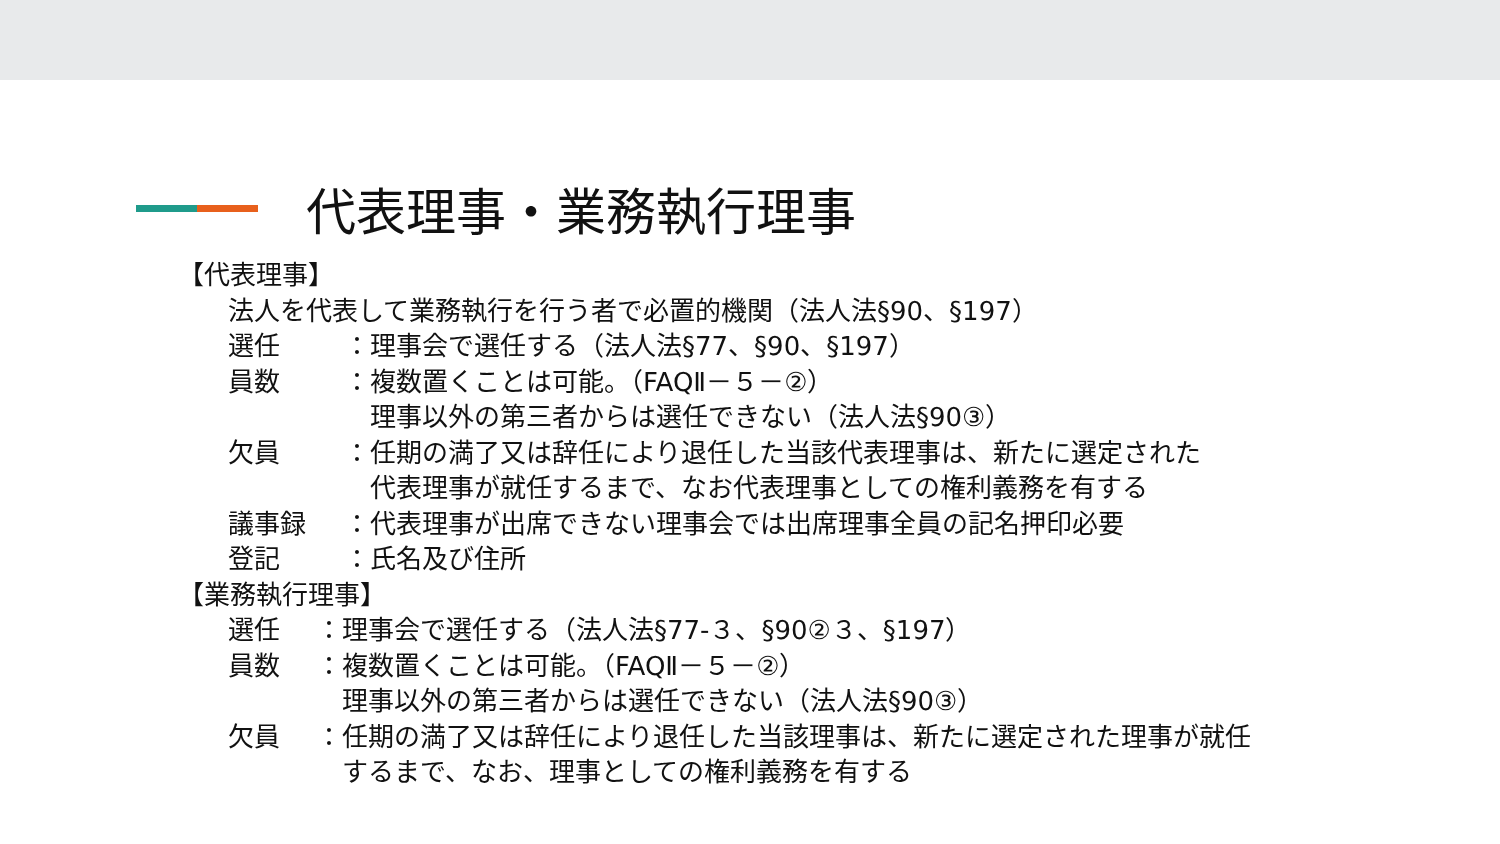代表理事・業務執行理事
【代表理事】
法人を代表して業務執行を行う者で必置的機関（法人法§90、§197）
選任　：理事会で選任する（法人法§77、§90、§197）
員数　：複数置くことは可能。（FAQⅡ－５－②）
　理事以外の第三者からは選任できない（法人法§90③）
欠員　：任期の満了又は辞任により退任した当該代表理事は、新たに選定された
　代表理事が就任するまで、なお代表理事としての権利義務を有する
議事録 ：代表理事が出席できない理事会では出席理事全員の記名押印必要
登記　：氏名及び住所
【業務執行理事】
選任 ：理事会で選任する（法人法§77-３、§90②３、§197）
員数 ：複数置くことは可能。（FAQⅡ－５－②）
　理事以外の第三者からは選任できない（法人法§90③）
欠員 ：任期の満了又は辞任により退任した当該理事は、新たに選定された理事が就任
　するまで、なお、理事としての権利義務を有する